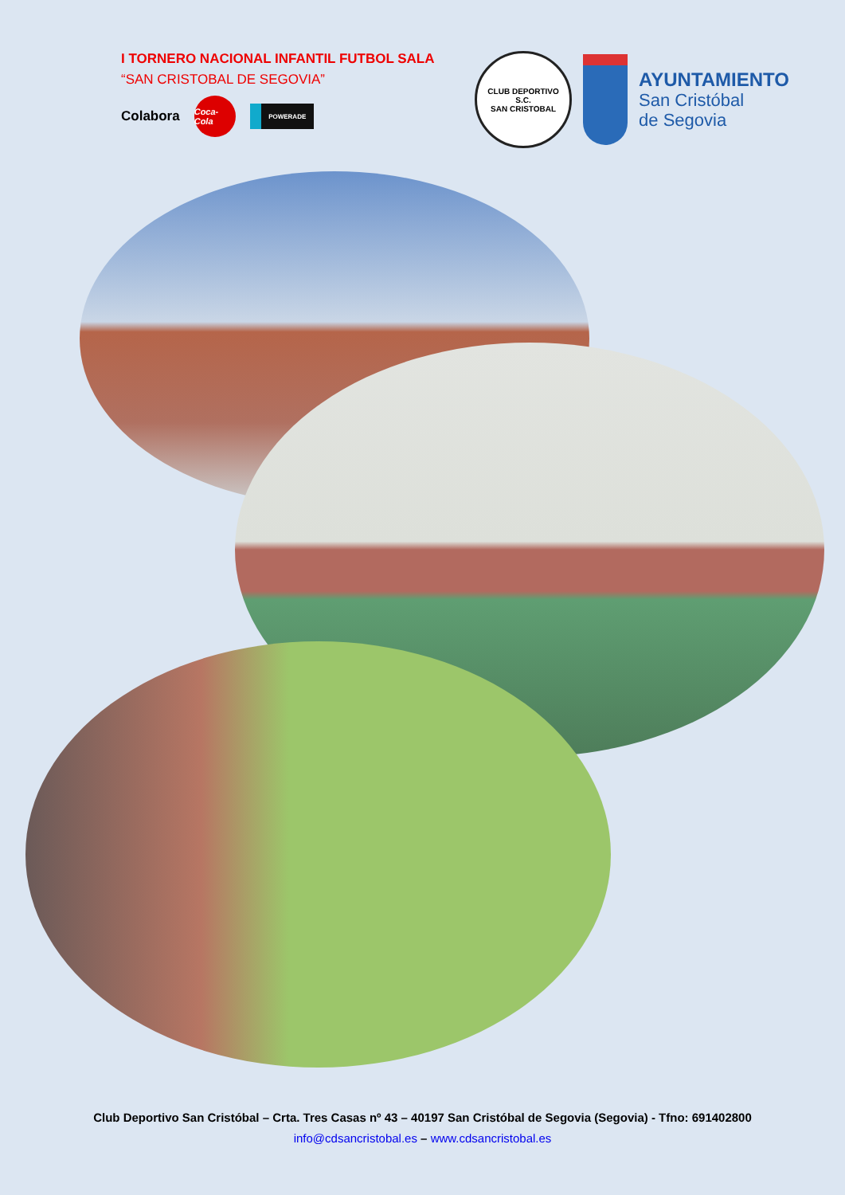I TORNERO NACIONAL INFANTIL FUTBOL SALA
“SAN CRISTOBAL DE SEGOVIA”
Colabora
Coca-Cola
POWERADE
CLUB DEPORTIVO
S.C.
SAN CRISTOBAL
AYUNTAMIENTO
San Cristóbal
de Segovia
Club Deportivo San Cristóbal – Crta. Tres Casas nº 43 – 40197 San Cristóbal de Segovia (Segovia) - Tfno: 691402800
info@cdsancristobal.es – www.cdsancristobal.es